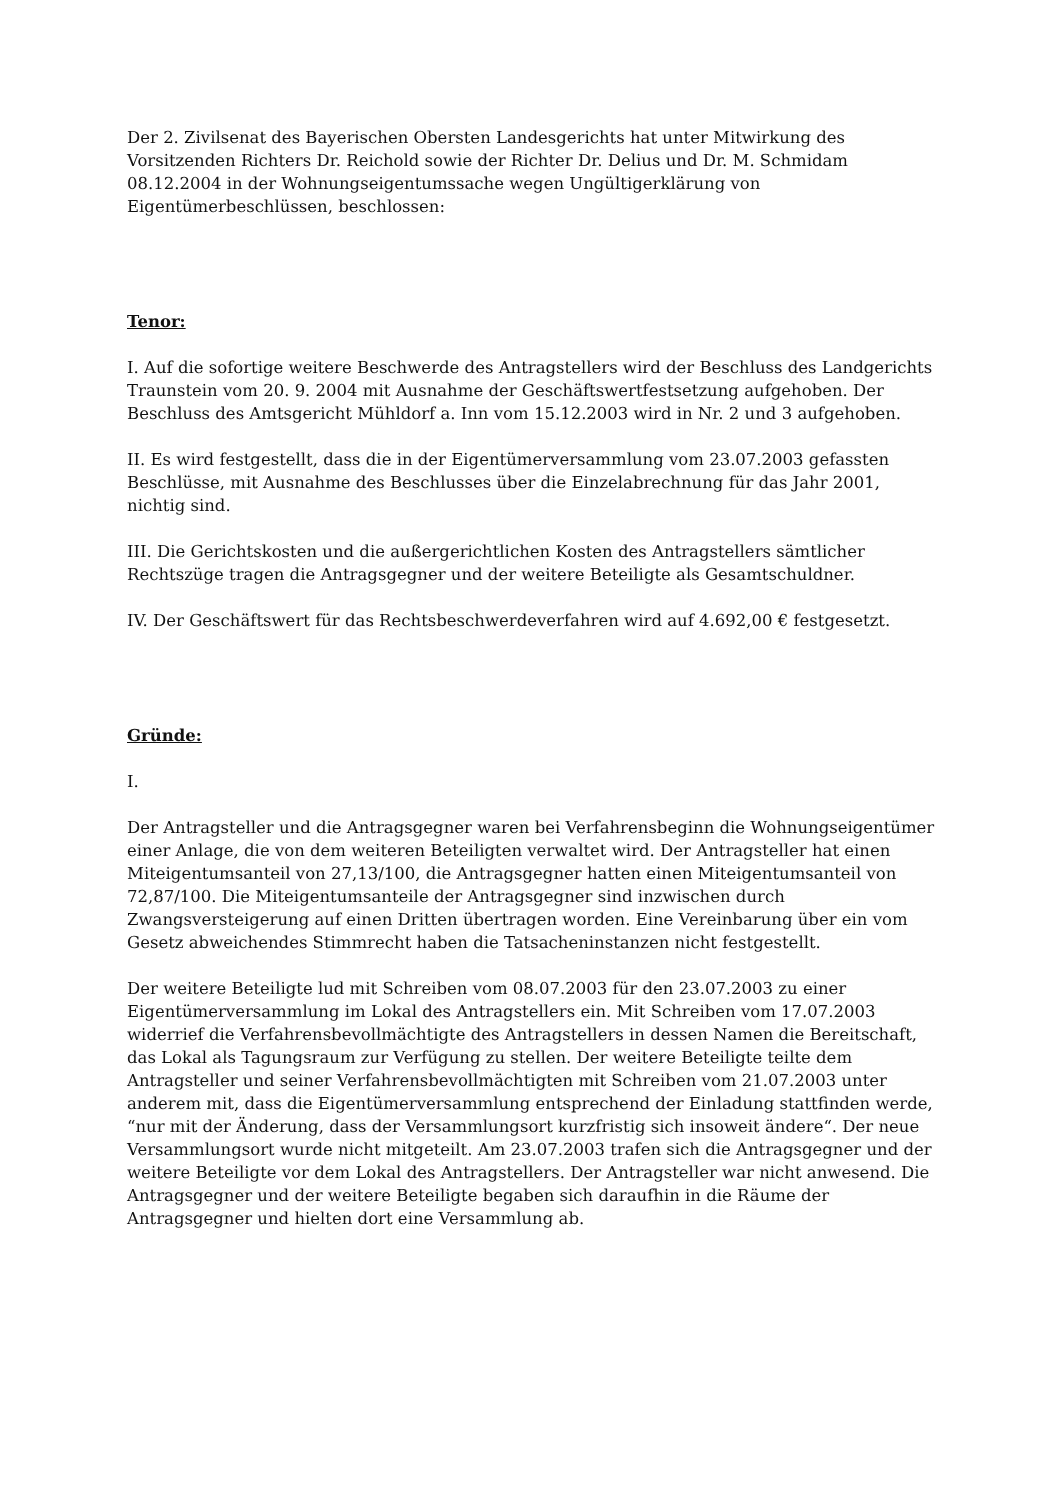Der 2. Zivilsenat des Bayerischen Obersten Landesgerichts hat unter Mitwirkung des Vorsitzenden Richters Dr. Reichold sowie der Richter Dr. Delius und Dr. M. Schmidam 08.12.2004 in der Wohnungseigentumssache wegen Ungültigerklärung von Eigentümerbeschlüssen, beschlossen:
Tenor:
I. Auf die sofortige weitere Beschwerde des Antragstellers wird der Beschluss des Landgerichts Traunstein vom 20. 9. 2004 mit Ausnahme der Geschäftswertfestsetzung aufgehoben. Der Beschluss des Amtsgericht Mühldorf a. Inn vom 15.12.2003 wird in Nr. 2 und 3 aufgehoben.
II. Es wird festgestellt, dass die in der Eigentümerversammlung vom 23.07.2003 gefassten Beschlüsse, mit Ausnahme des Beschlusses über die Einzelabrechnung für das Jahr 2001, nichtig sind.
III. Die Gerichtskosten und die außergerichtlichen Kosten des Antragstellers sämtlicher Rechtszüge tragen die Antragsgegner und der weitere Beteiligte als Gesamtschuldner.
IV. Der Geschäftswert für das Rechtsbeschwerdeverfahren wird auf 4.692,00 € festgesetzt.
Gründe:
I.
Der Antragsteller und die Antragsgegner waren bei Verfahrensbeginn die Wohnungseigentümer einer Anlage, die von dem weiteren Beteiligten verwaltet wird. Der Antragsteller hat einen Miteigentumsanteil von 27,13/100, die Antragsgegner hatten einen Miteigentumsanteil von 72,87/100. Die Miteigentumsanteile der Antragsgegner sind inzwischen durch Zwangsversteigerung auf einen Dritten übertragen worden. Eine Vereinbarung über ein vom Gesetz abweichendes Stimmrecht haben die Tatsacheninstanzen nicht festgestellt.
Der weitere Beteiligte lud mit Schreiben vom 08.07.2003 für den 23.07.2003 zu einer Eigentümerversammlung im Lokal des Antragstellers ein. Mit Schreiben vom 17.07.2003 widerrief die Verfahrensbevollmächtigte des Antragstellers in dessen Namen die Bereitschaft, das Lokal als Tagungsraum zur Verfügung zu stellen. Der weitere Beteiligte teilte dem Antragsteller und seiner Verfahrensbevollmächtigten mit Schreiben vom 21.07.2003 unter anderem mit, dass die Eigentümerversammlung entsprechend der Einladung stattfinden werde, “nur mit der Änderung, dass der Versammlungsort kurzfristig sich insoweit ändere“. Der neue Versammlungsort wurde nicht mitgeteilt. Am 23.07.2003 trafen sich die Antragsgegner und der weitere Beteiligte vor dem Lokal des Antragstellers. Der Antragsteller war nicht anwesend. Die Antragsgegner und der weitere Beteiligte begaben sich daraufhin in die Räume der Antragsgegner und hielten dort eine Versammlung ab.